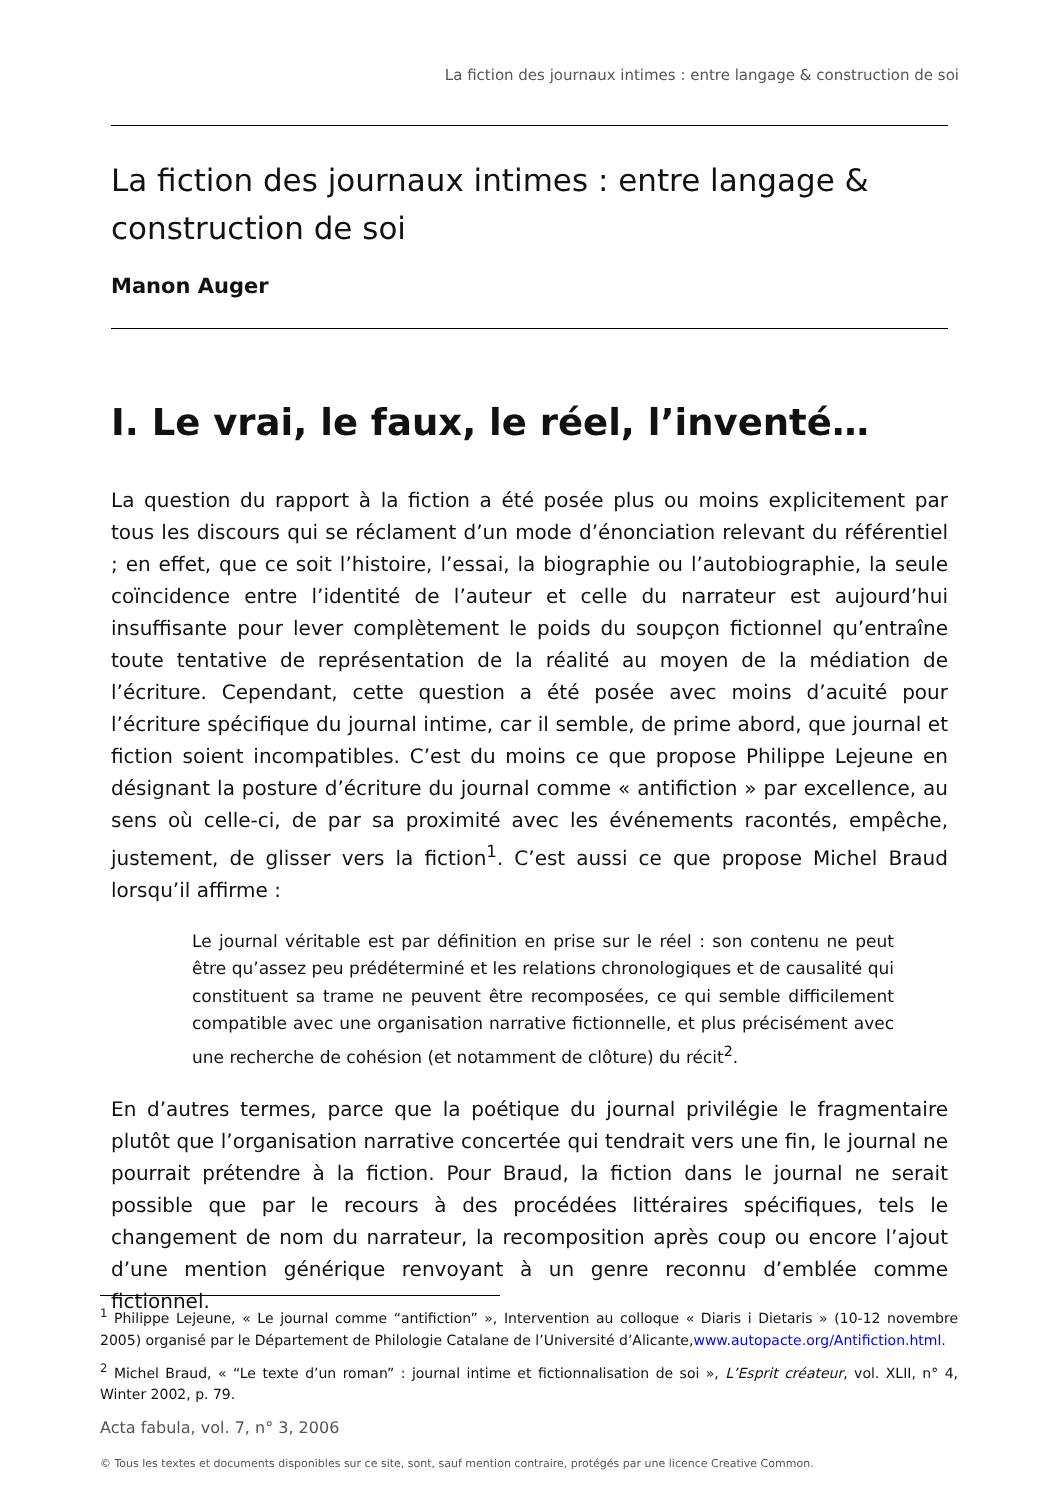La fiction des journaux intimes : entre langage & construction de soi
La fiction des journaux intimes : entre langage & construction de soi
Manon Auger
I. Le vrai, le faux, le réel, l’inventé…
La question du rapport à la fiction a été posée plus ou moins explicitement par tous les discours qui se réclament d’un mode d’énonciation relevant du référentiel ; en effet, que ce soit l’histoire, l’essai, la biographie ou l’autobiographie, la seule coïncidence entre l’identité de l’auteur et celle du narrateur est aujourd’hui insuffisante pour lever complètement le poids du soupçon fictionnel qu’entraîne toute tentative de représentation de la réalité au moyen de la médiation de l’écriture. Cependant, cette question a été posée avec moins d’acuité pour l’écriture spécifique du journal intime, car il semble, de prime abord, que journal et fiction soient incompatibles. C’est du moins ce que propose Philippe Lejeune en désignant la posture d’écriture du journal comme « antifiction » par excellence, au sens où celle-ci, de par sa proximité avec les événements racontés, empêche, justement, de glisser vers la fiction<sup>1</sup>. C’est aussi ce que propose Michel Braud lorsqu’il affirme :
Le journal véritable est par définition en prise sur le réel : son contenu ne peut être qu’assez peu prédéterminé et les relations chronologiques et de causalité qui constituent sa trame ne peuvent être recomposées, ce qui semble difficilement compatible avec une organisation narrative fictionnelle, et plus précisément avec une recherche de cohésion (et notamment de clôture) du récit<sup>2</sup>.
En d’autres termes, parce que la poétique du journal privilégie le fragmentaire plutôt que l’organisation narrative concertée qui tendrait vers une fin, le journal ne pourrait prétendre à la fiction. Pour Braud, la fiction dans le journal ne serait possible que par le recours à des procédées littéraires spécifiques, tels le changement de nom du narrateur, la recomposition après coup ou encore l’ajout d’une mention générique renvoyant à un genre reconnu d’emblée comme fictionnel.
<sup>1</sup> Philippe Lejeune, « Le journal comme “antifiction” », Intervention au colloque « Diaris i Dietaris » (10-12 novembre 2005) organisé par le Département de Philologie Catalane de l’Université d’Alicante,www.autopacte.org/Antifiction.html.
<sup>2</sup> Michel Braud, « “Le texte d’un roman” : journal intime et fictionnalisation de soi », L’Esprit créateur, vol. XLII, n° 4, Winter 2002, p. 79.
Acta fabula, vol. 7, n° 3, 2006
© Tous les textes et documents disponibles sur ce site, sont, sauf mention contraire, protégés par une licence Creative Common.